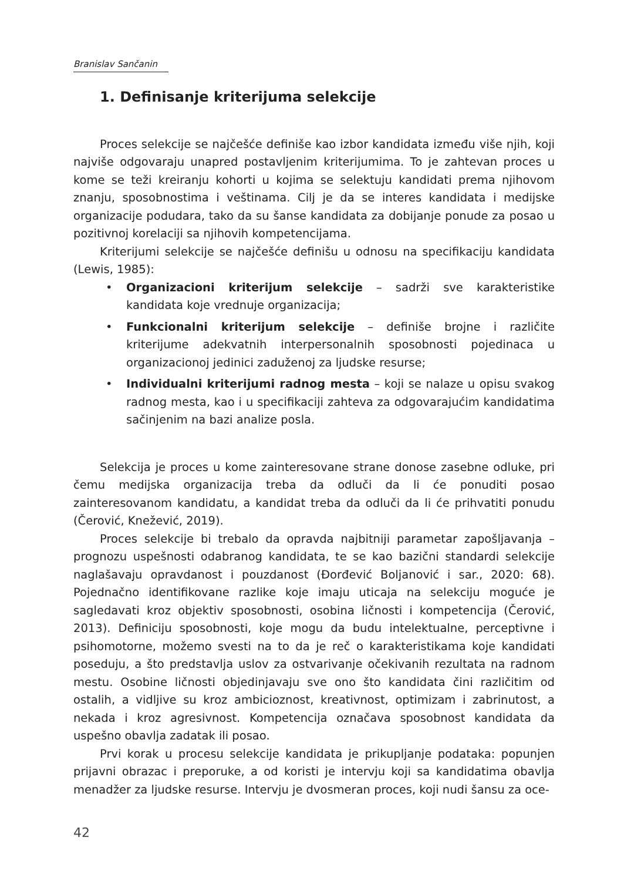Branislav Sančanin
1. Definisanje kriterijuma selekcije
Proces selekcije se najčešće definiše kao izbor kandidata između više njih, koji najviše odgovaraju unapred postavljenim kriterijumima. To je zahtevan proces u kome se teži kreiranju kohorti u kojima se selektuju kandidati prema njihovom znanju, sposobnostima i veštinama. Cilj je da se interes kandidata i medijske organizacije podudara, tako da su šanse kandidata za dobijanje ponude za posao u pozitivnoj korelaciji sa njihovih kompetencijama.
Kriterijumi selekcije se najčešće definišu u odnosu na specifikaciju kandidata (Lewis, 1985):
• Organizacioni kriterijum selekcije – sadrži sve karakteristike kandidata koje vrednuje organizacija;
• Funkcionalni kriterijum selekcije – definiše brojne i različite kriterijume adekvatnih interpersonalnih sposobnosti pojedinaca u organizacionoj jedinici zaduženoj za ljudske resurse;
• Individualni kriterijumi radnog mesta – koji se nalaze u opisu svakog radnog mesta, kao i u specifikaciji zahteva za odgovarajućim kandidatima sačinjenim na bazi analize posla.
Selekcija je proces u kome zainteresovane strane donose zasebne odluke, pri čemu medijska organizacija treba da odluči da li će ponuditi posao zainteresovanom kandidatu, a kandidat treba da odluči da li će prihvatiti ponudu (Čerović, Knežević, 2019).
Proces selekcije bi trebalo da opravda najbitniji parametar zapošljavanja – prognozu uspešnosti odabranog kandidata, te se kao bazični standardi selekcije naglašavaju opravdanost i pouzdanost (Đorđević Boljanović i sar., 2020: 68). Pojednačno identifikovane razlike koje imaju uticaja na selekciju moguće je sagledavati kroz objektiv sposobnosti, osobina ličnosti i kompetencija (Čerović, 2013). Definiciju sposobnosti, koje mogu da budu intelektualne, perceptivne i psihomotorne, možemo svesti na to da je reč o karakteristikama koje kandidati poseduju, a što predstavlja uslov za ostvarivanje očekivanih rezultata na radnom mestu. Osobine ličnosti objedinjavaju sve ono što kandidata čini različitim od ostalih, a vidljive su kroz ambicioznost, kreativnost, optimizam i zabrinutost, a nekada i kroz agresivnost. Kompetencija označava sposobnost kandidata da uspešno obavlja zadatak ili posao.
Prvi korak u procesu selekcije kandidata je prikupljanje podataka: popunjen prijavni obrazac i preporuke, a od koristi je intervju koji sa kandidatima obavlja menadžer za ljudske resurse. Intervju je dvosmeran proces, koji nudi šansu za oce-
42